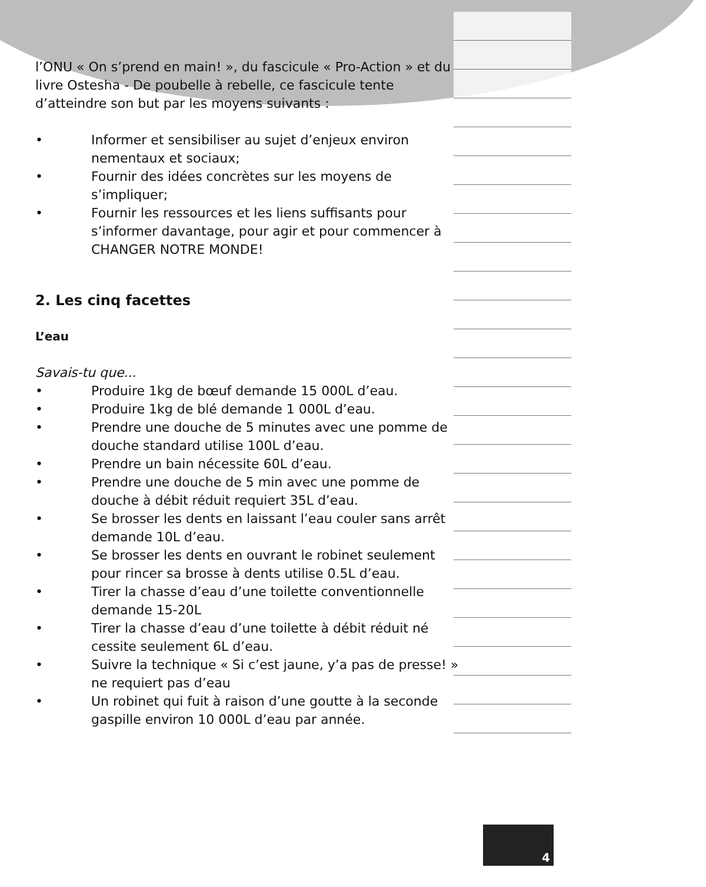l’ONU « On s’prend en main! », du fascicule « Pro-Action » et du livre Ostesha - De poubelle à rebelle, ce fascicule tente d’atteindre son but par les moyens suivants :
• Informer et sensibiliser au sujet d’enjeux environ nementaux et sociaux;
• Fournir des idées concrètes sur les moyens de s’impliquer;
• Fournir les ressources et les liens suffisants pour s’informer davantage, pour agir et pour commencer à CHANGER NOTRE MONDE!
2. Les cinq facettes
L’eau
Savais-tu que...
• Produire 1kg de bœuf demande 15 000L d’eau.
• Produire 1kg de blé demande 1 000L d’eau.
• Prendre une douche de 5 minutes avec une pomme de douche standard utilise 100L d’eau.
• Prendre un bain nécessite 60L d’eau.
• Prendre une douche de 5 min avec une pomme de douche à débit réduit requiert 35L d’eau.
• Se brosser les dents en laissant l’eau couler sans arrêt demande 10L d’eau.
• Se brosser les dents en ouvrant le robinet seulement pour rincer sa brosse à dents utilise 0.5L d’eau.
• Tirer la chasse d’eau d’une toilette conventionnelle demande 15-20L
• Tirer la chasse d’eau d’une toilette à débit réduit né cessite seulement 6L d’eau.
• Suivre la technique « Si c’est jaune, y’a pas de presse! » ne requiert pas d’eau
• Un robinet qui fuit à raison d’une goutte à la seconde gaspille environ 10 000L d’eau par année.
4